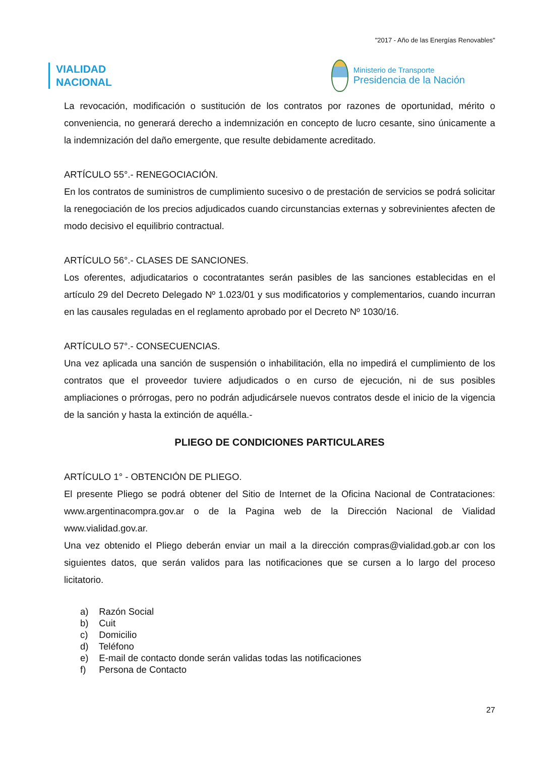"2017 - Año de las Energías Renovables"
VIALIDAD
NACIONAL
Ministerio de Transporte
Presidencia de la Nación
La revocación, modificación o sustitución de los contratos por razones de oportunidad, mérito o conveniencia, no generará derecho a indemnización en concepto de lucro cesante, sino únicamente a la indemnización del daño emergente, que resulte debidamente acreditado.
ARTÍCULO 55°.- RENEGOCIACIÓN.
En los contratos de suministros de cumplimiento sucesivo o de prestación de servicios se podrá solicitar la renegociación de los precios adjudicados cuando circunstancias externas y sobrevinientes afecten de modo decisivo el equilibrio contractual.
ARTÍCULO 56°.- CLASES DE SANCIONES.
Los oferentes, adjudicatarios o cocontratantes serán pasibles de las sanciones establecidas en el artículo 29 del Decreto Delegado Nº 1.023/01 y sus modificatorios y complementarios, cuando incurran en las causales reguladas en el reglamento aprobado por el Decreto Nº 1030/16.
ARTÍCULO 57°.- CONSECUENCIAS.
Una vez aplicada una sanción de suspensión o inhabilitación, ella no impedirá el cumplimiento de los contratos que el proveedor tuviere adjudicados o en curso de ejecución, ni de sus posibles ampliaciones o prórrogas, pero no podrán adjudicársele nuevos contratos desde el inicio de la vigencia de la sanción y hasta la extinción de aquélla.-
PLIEGO DE CONDICIONES PARTICULARES
ARTÍCULO 1° - OBTENCIÓN DE PLIEGO.
El presente Pliego se podrá obtener del Sitio de Internet de la Oficina Nacional de Contrataciones: www.argentinacompra.gov.ar o de la Pagina web de la Dirección Nacional de Vialidad www.vialidad.gov.ar.
Una vez obtenido el Pliego deberán enviar un mail a la dirección compras@vialidad.gob.ar con los siguientes datos, que serán validos para las notificaciones que se cursen a lo largo del proceso licitatorio.
a) Razón Social
b) Cuit
c) Domicilio
d) Teléfono
e) E-mail de contacto donde serán validas todas las notificaciones
f) Persona de Contacto
27